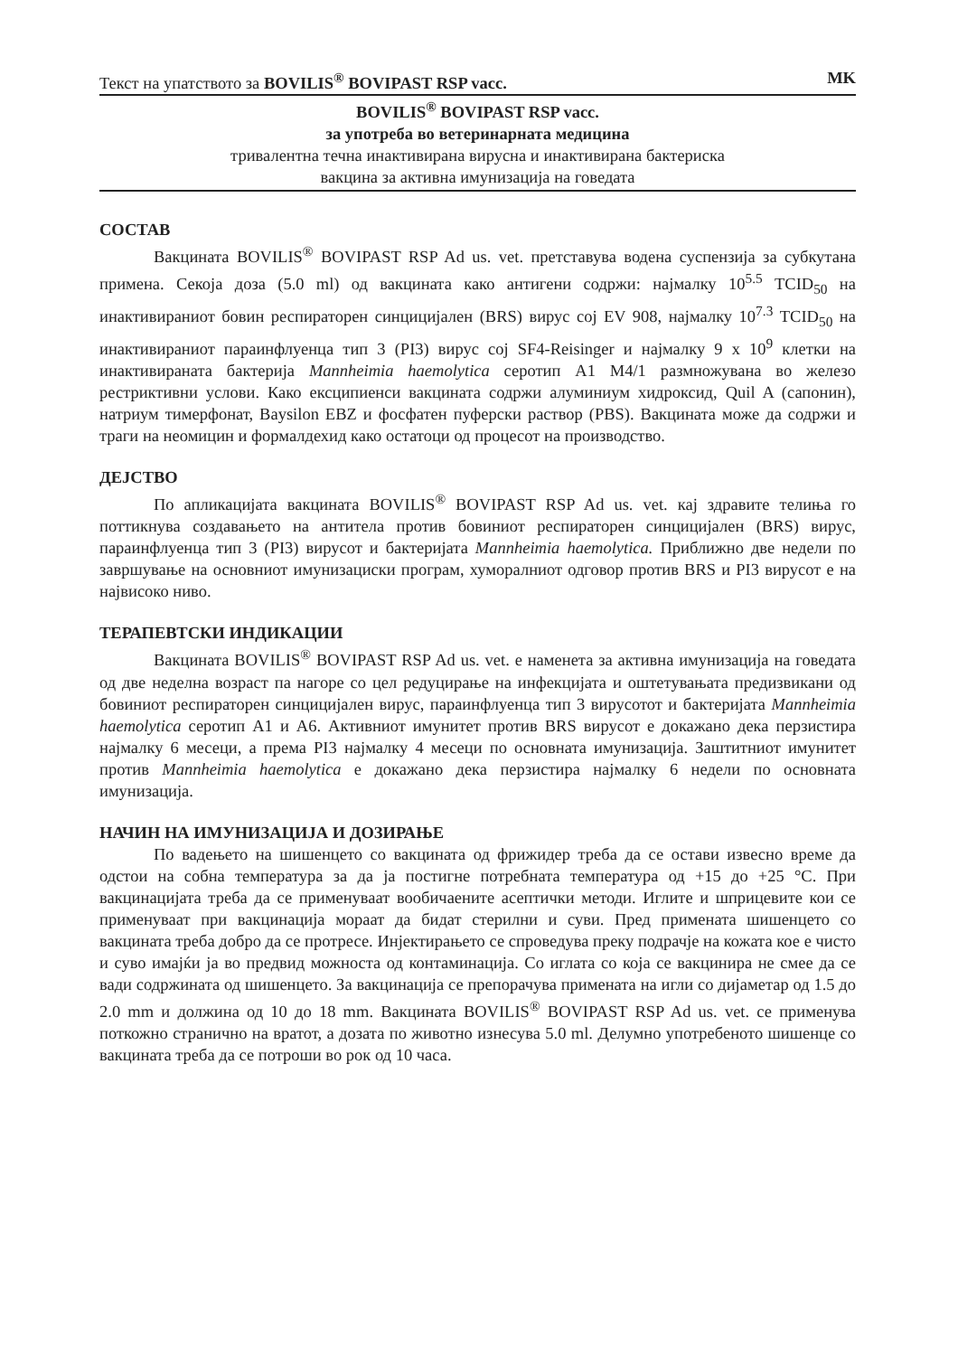Текст на упатството за BOVILIS<sup>®</sup> BOVIPAST RSP vacc. MK
BOVILIS<sup>®</sup> BOVIPAST RSP vacc.
за употреба во ветеринарната медицина
тривалентна течна инактивирана вирусна и инактивирана бактериска
вакцина за активна имунизација на говедата
СОСТАВ
Вакцината BOVILIS<sup>®</sup> BOVIPAST RSP Ad us. vet. претставува водена суспензија за субкутана примена. Секоја доза (5.0 ml) од вакцината како антигени содржи: најмалку 10<sup>5.5</sup> TCID<sub>50</sub> на инактивираниот бовин респираторен синцицијален (BRS) вирус сој EV 908, најмалку 10<sup>7.3</sup> TCID<sub>50</sub> на инактивираниот параинфлуенца тип 3 (PI3) вирус сој SF4-Reisinger и најмалку 9 x 10<sup>9</sup> клетки на инактивираната бактерија Mannheimia haemolytica серотип A1 M4/1 размножувана во железо рестриктивни услови. Како ексципиенси вакцината содржи алуминиум хидроксид, Quil A (сапонин), натриум тимерфонат, Baysilon EBZ и фосфатен пуферски раствор (PBS). Вакцината може да содржи и траги на неомицин и формалдехид како остатоци од процесот на производство.
ДЕЈСТВО
По апликацијата вакцината BOVILIS<sup>®</sup> BOVIPAST RSP Ad us. vet. кај здравите телиња го поттикнува создавањето на антитела против бовиниот респираторен синцицијален (BRS) вирус, параинфлуенца тип 3 (PI3) вирусот и бактеријата Mannheimia haemolytica. Приближно две недели по завршување на основниот имунизациски програм, хуморалниот одговор против BRS и PI3 вирусот е на највисоко ниво.
ТЕРАПЕВТСКИ ИНДИКАЦИИ
Вакцината BOVILIS<sup>®</sup> BOVIPAST RSP Ad us. vet. е наменета за активна имунизација на говедата од две неделна возраст па нагоре со цел редуцирање на инфекцијата и оштетувањата предизвикани од бовиниот респираторен синцицијален вирус, параинфлуенца тип 3 вирусотот и бактеријата Mannheimia haemolytica серотип A1 и A6. Активниот имунитет против BRS вирусот е докажано дека перзистира најмалку 6 месеци, а према PI3 најмалку 4 месеци по основната имунизација. Заштитниот имунитет против Mannheimia haemolytica е докажано дека перзистира најмалку 6 недели по основната имунизација.
НАЧИН НА ИМУНИЗАЦИЈА И ДОЗИРАЊЕ
По вадењето на шишенцето со вакцината од фрижидер треба да се остави извесно време да одстои на собна температура за да ја постигне потребната температура од +15 до +25 °C. При вакцинацијата треба да се применуваат вообичаените асептички методи. Иглите и шприцевите кои се применуваат при вакцинација мораат да бидат стерилни и суви. Пред примената шишенцето со вакцината треба добро да се протресе. Инјектирањето се спроведува преку подрачје на кожата кое е чисто и суво имајќи ја во предвид можноста од контаминација. Со иглата со која се вакцинира не смее да се вади содржината од шишенцето. За вакцинација се препорачува примената на игли со дијаметар од 1.5 до 2.0 mm и должина од 10 до 18 mm. Вакцината BOVILIS<sup>®</sup> BOVIPAST RSP Ad us. vet. се применува поткожно странично на вратот, а дозата по животно изнесува 5.0 ml. Делумно употребеното шишенце со вакцината треба да се потроши во рок од 10 часа.